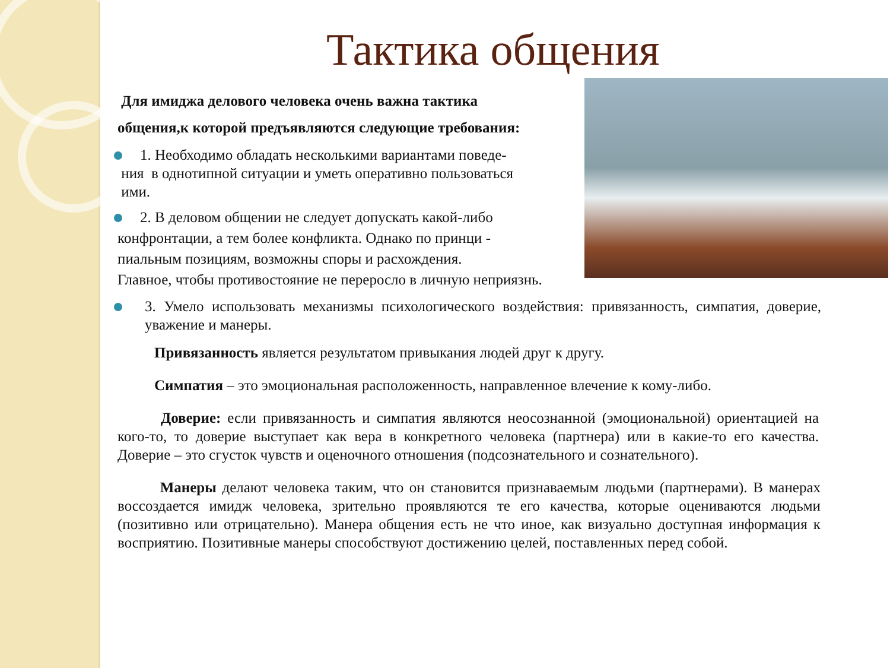Тактика общения
Для имиджа делового человека очень важна тактика
общения,к которой предъявляются следующие требования:
1. Необходимо обладать несколькими вариантами поведе-
ния в однотипной ситуации и уметь оперативно пользоваться
ими.
2. В деловом общении не следует допускать какой-либо
конфронтации, а тем более конфликта. Однако по принци -
пиальным позициям, возможны споры и расхождения.
Главное, чтобы противостояние не переросло в личную неприязнь.
3. Умело использовать механизмы психологического воздействия: привязанность, симпатия, доверие, уважение и манеры.
Привязанность является результатом привыкания людей друг к другу.
Симпатия – это эмоциональная расположенность, направленное влечение к кому-либо.
Доверие: если привязанность и симпатия являются неосознанной (эмоциональной) ориентацией на кого-то, то доверие выступает как вера в конкретного человека (партнера) или в какие-то его качества. Доверие – это сгусток чувств и оценочного отношения (подсознательного и сознательного).
Манеры делают человека таким, что он становится признаваемым людьми (партнерами). В манерах воссоздается имидж человека, зрительно проявляются те его качества, которые оцениваются людьми (позитивно или отрицательно). Манера общения есть не что иное, как визуально доступная информация к восприятию. Позитивные манеры способствуют достижению целей, поставленных перед собой.